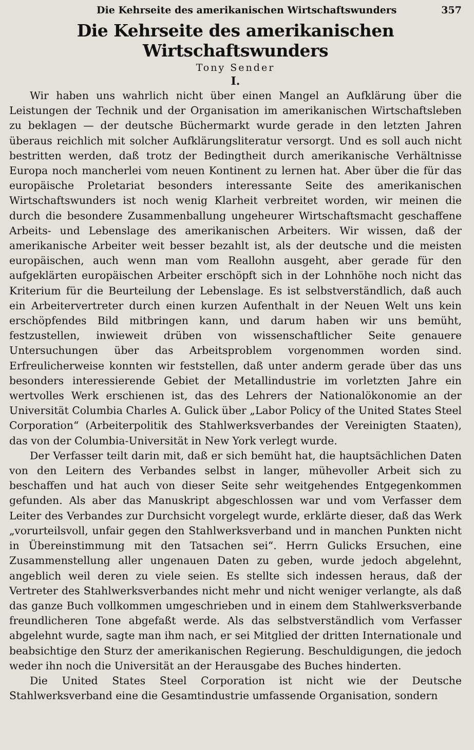Die Kehrseite des amerikanischen Wirtschaftswunders 357
Die Kehrseite des amerikanischen Wirtschaftswunders
Tony Sender
I.
Wir haben uns wahrlich nicht über einen Mangel an Aufklärung über die Leistungen der Technik und der Organisation im amerikanischen Wirtschaftsleben zu beklagen — der deutsche Büchermarkt wurde gerade in den letzten Jahren überaus reichlich mit solcher Aufklärungsliteratur versorgt. Und es soll auch nicht bestritten werden, daß trotz der Bedingtheit durch amerikanische Verhältnisse Europa noch mancherlei vom neuen Kontinent zu lernen hat. Aber über die für das europäische Proletariat besonders interessante Seite des amerikanischen Wirtschaftswunders ist noch wenig Klarheit verbreitet worden, wir meinen die durch die besondere Zusammenballung ungeheurer Wirtschaftsmacht geschaffene Arbeits- und Lebenslage des amerikanischen Arbeiters. Wir wissen, daß der amerikanische Arbeiter weit besser bezahlt ist, als der deutsche und die meisten europäischen, auch wenn man vom Reallohn ausgeht, aber gerade für den aufgeklärten europäischen Arbeiter erschöpft sich in der Lohnhöhe noch nicht das Kriterium für die Beurteilung der Lebenslage. Es ist selbstverständlich, daß auch ein Arbeitervertreter durch einen kurzen Aufenthalt in der Neuen Welt uns kein erschöpfendes Bild mitbringen kann, und darum haben wir uns bemüht, festzustellen, inwieweit drüben von wissenschaftlicher Seite genauere Untersuchungen über das Arbeitsproblem vorgenommen worden sind. Erfreulicherweise konnten wir feststellen, daß unter anderm gerade über das uns besonders interessierende Gebiet der Metallindustrie im vorletzten Jahre ein wertvolles Werk erschienen ist, das des Lehrers der Nationalökonomie an der Universität Columbia Charles A. Gulick über „Labor Policy of the United States Steel Corporation“ (Arbeiterpolitik des Stahlwerksverbandes der Vereinigten Staaten), das von der Columbia-Universität in New York verlegt wurde.
Der Verfasser teilt darin mit, daß er sich bemüht hat, die hauptsächlichen Daten von den Leitern des Verbandes selbst in langer, mühevoller Arbeit sich zu beschaffen und hat auch von dieser Seite sehr weitgehendes Entgegenkommen gefunden. Als aber das Manuskript abgeschlossen war und vom Verfasser dem Leiter des Verbandes zur Durchsicht vorgelegt wurde, erklärte dieser, daß das Werk „vorurteilsvoll, unfair gegen den Stahlwerksverband und in manchen Punkten nicht in Übereinstimmung mit den Tatsachen sei“. Herrn Gulicks Ersuchen, eine Zusammenstellung aller ungenauen Daten zu geben, wurde jedoch abgelehnt, angeblich weil deren zu viele seien. Es stellte sich indessen heraus, daß der Vertreter des Stahlwerksverbandes nicht mehr und nicht weniger verlangte, als daß das ganze Buch vollkommen umgeschrieben und in einem dem Stahlwerksverbande freundlicheren Tone abgefaßt werde. Als das selbstverständlich vom Verfasser abgelehnt wurde, sagte man ihm nach, er sei Mitglied der dritten Internationale und beabsichtige den Sturz der amerikanischen Regierung. Beschuldigungen, die jedoch weder ihn noch die Universität an der Herausgabe des Buches hinderten.
Die United States Steel Corporation ist nicht wie der Deutsche Stahlwerksverband eine die Gesamtindustrie umfassende Organisation, sondern